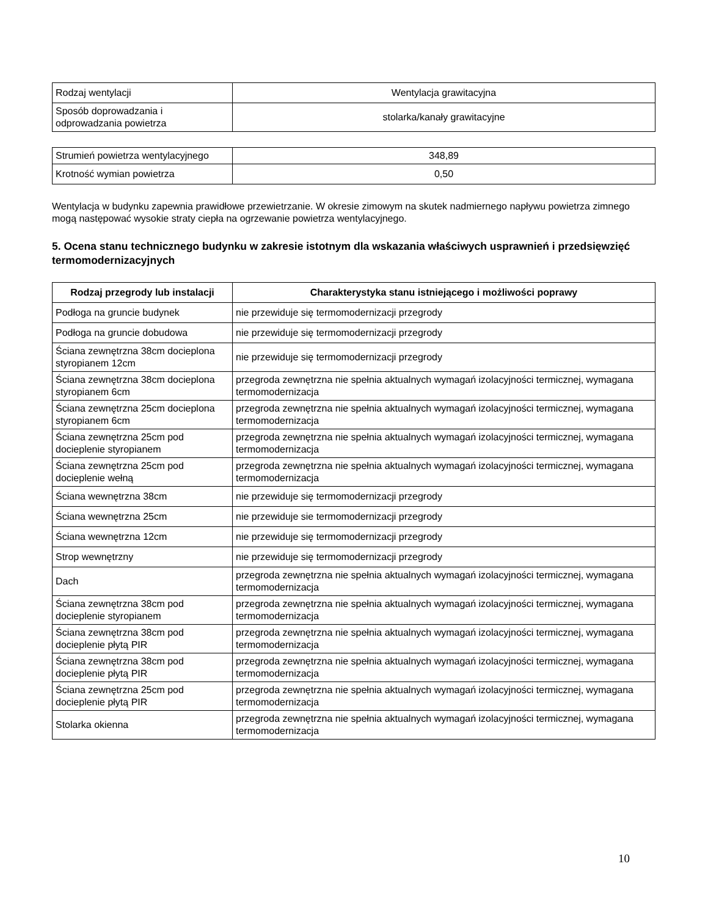| Rodzaj wentylacji | Wentylacja grawitacyjna |
| Sposób doprowadzania i odprowadzania powietrza | stolarka/kanały grawitacyjne |
| Strumień powietrza wentylacyjnego | 348,89 |
| Krotność wymian powietrza | 0,50 |
Wentylacja w budynku zapewnia prawidłowe przewietrzanie. W okresie zimowym na skutek nadmiernego napływu powietrza zimnego mogą następować wysokie straty ciepła na ogrzewanie powietrza wentylacyjnego.
5. Ocena stanu technicznego budynku w zakresie istotnym dla wskazania właściwych usprawnień i przedsięwzięć termomodernizacyjnych
| Rodzaj przegrody lub instalacji | Charakterystyka stanu istniejącego i możliwości poprawy |
| --- | --- |
| Podłoga na gruncie budynek | nie przewiduje się termomodernizacji przegrody |
| Podłoga na gruncie dobudowa | nie przewiduje się termomodernizacji przegrody |
| Ściana zewnętrzna 38cm docieplona styropianem 12cm | nie przewiduje się termomodernizacji przegrody |
| Ściana zewnętrzna 38cm docieplona styropianem 6cm | przegroda zewnętrzna nie spełnia aktualnych wymagań izolacyjności termicznej, wymagana termomodernizacja |
| Ściana zewnętrzna 25cm docieplona styropianem 6cm | przegroda zewnętrzna nie spełnia aktualnych wymagań izolacyjności termicznej, wymagana termomodernizacja |
| Ściana zewnętrzna 25cm pod docieplenie styropianem | przegroda zewnętrzna nie spełnia aktualnych wymagań izolacyjności termicznej, wymagana termomodernizacja |
| Ściana zewnętrzna 25cm pod docieplenie wełną | przegroda zewnętrzna nie spełnia aktualnych wymagań izolacyjności termicznej, wymagana termomodernizacja |
| Ściana wewnętrzna 38cm | nie przewiduje się termomodernizacji przegrody |
| Ściana wewnętrzna 25cm | nie przewiduje sie termomodernizacji przegrody |
| Ściana wewnętrzna 12cm | nie przewiduje się termomodernizacji przegrody |
| Strop wewnętrzny | nie przewiduje się termomodernizacji przegrody |
| Dach | przegroda zewnętrzna nie spełnia aktualnych wymagań izolacyjności termicznej, wymagana termomodernizacja |
| Ściana zewnętrzna 38cm pod docieplenie styropianem | przegroda zewnętrzna nie spełnia aktualnych wymagań izolacyjności termicznej, wymagana termomodernizacja |
| Ściana zewnętrzna 38cm pod docieplenie płytą PIR | przegroda zewnętrzna nie spełnia aktualnych wymagań izolacyjności termicznej, wymagana termomodernizacja |
| Ściana zewnętrzna 38cm pod docieplenie płytą PIR | przegroda zewnętrzna nie spełnia aktualnych wymagań izolacyjności termicznej, wymagana termomodernizacja |
| Ściana zewnętrzna 25cm pod docieplenie płytą PIR | przegroda zewnętrzna nie spełnia aktualnych wymagań izolacyjności termicznej, wymagana termomodernizacja |
| Stolarka okienna | przegroda zewnętrzna nie spełnia aktualnych wymagań izolacyjności termicznej, wymagana termomodernizacja |
10